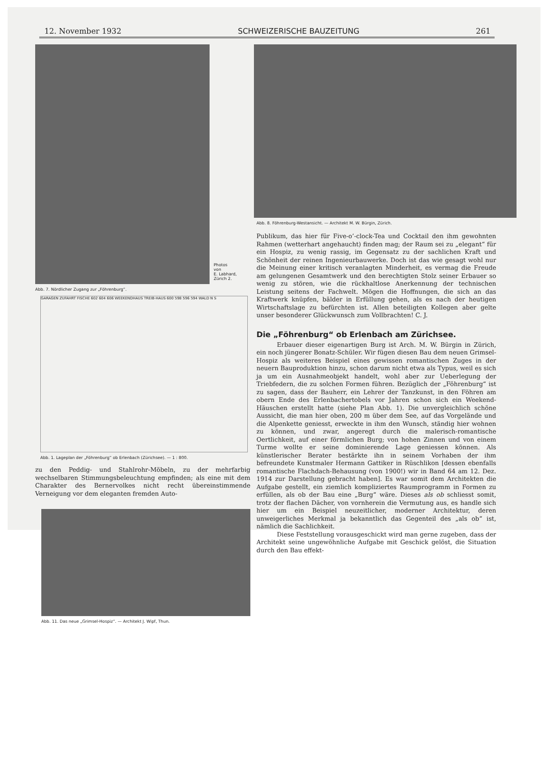12. November 1932 SCHWEIZERISCHE BAUZEITUNG 261
Photos
von
E. Labhard,
Zürich 2.
Abb. 7. Nördlicher Zugang zur „Föhrenburg“.
GARAGEN ZUFAHRT FISCHE 602 604 606 WEEKENDHAUS TREIB-HAUS 600 598 596 594 WALD N S
Abb. 1. Lageplan der „Föhrenburg“ ob Erlenbach (Zürichsee). — 1 : 800.
zu den Peddig- und Stahlrohr-Möbeln, zu der mehrfarbig wechselbaren Stimmungsbeleuchtung empfinden; als eine mit dem Charakter des Bernervolkes nicht recht übereinstimmende Verneigung vor dem eleganten fremden Auto-
Abb. 11. Das neue „Grimsel-Hospiz“. — Architekt J. Wipf, Thun.
Abb. 8. Föhrenburg-Westansicht. — Architekt M. W. Bürgin, Zürich.
Publikum, das hier für Five-o’-clock-Tea und Cocktail den ihm gewohnten Rahmen (wetterhart angehaucht) finden mag; der Raum sei zu „elegant“ für ein Hospiz, zu wenig rassig, im Gegensatz zu der sachlichen Kraft und Schönheit der reinen Ingenieurbauwerke. Doch ist das wie gesagt wohl nur die Meinung einer kritisch veranlagten Minderheit, es vermag die Freude am gelungenen Gesamtwerk und den berechtigten Stolz seiner Erbauer so wenig zu stören, wie die rückhaltlose Anerkennung der technischen Leistung seitens der Fachwelt. Mögen die Hoffnungen, die sich an das Kraftwerk knüpfen, bälder in Erfüllung gehen, als es nach der heutigen Wirtschaftslage zu befürchten ist. Allen beteiligten Kollegen aber gelte unser besonderer Glückwunsch zum Vollbrachten! C. J.
Die „Föhrenburg“ ob Erlenbach am Zürichsee.
Erbauer dieser eigenartigen Burg ist Arch. M. W. Bürgin in Zürich, ein noch jüngerer Bonatz-Schüler. Wir fügen diesen Bau dem neuen Grimsel-Hospiz als weiteres Beispiel eines gewissen romantischen Zuges in der neuern Bauproduktion hinzu, schon darum nicht etwa als Typus, weil es sich ja um ein Ausnahmeobjekt handelt, wohl aber zur Ueberlegung der Triebfedern, die zu solchen Formen führen. Bezüglich der „Föhrenburg“ ist zu sagen, dass der Bauherr, ein Lehrer der Tanzkunst, in den Föhren am obern Ende des Erlenbachertobels vor Jahren schon sich ein Weekend-Häuschen erstellt hatte (siehe Plan Abb. 1). Die unvergleichlich schöne Aussicht, die man hier oben, 200 m über dem See, auf das Vorgelände und die Alpenkette geniesst, erweckte in ihm den Wunsch, ständig hier wohnen zu können, und zwar, angeregt durch die malerisch-romantische Oertlichkeit, auf einer förmlichen Burg; von hohen Zinnen und von einem Turme wollte er seine dominierende Lage geniessen können. Als künstlerischer Berater bestärkte ihn in seinem Vorhaben der ihm befreundete Kunstmaler Hermann Gattiker in Rüschlikon [dessen ebenfalls romantische Flachdach-Behausung (von 1900!) wir in Band 64 am 12. Dez. 1914 zur Darstellung gebracht haben]. Es war somit dem Architekten die Aufgabe gestellt, ein ziemlich kompliziertes Raumprogramm in Formen zu erfüllen, als ob der Bau eine „Burg“ wäre. Dieses als ob schliesst somit, trotz der flachen Dächer, von vornherein die Vermutung aus, es handle sich hier um ein Beispiel neuzeitlicher, moderner Architektur, deren unweigerliches Merkmal ja bekanntlich das Gegenteil des „als ob“ ist, nämlich die Sachlichkeit.
Diese Feststellung vorausgeschickt wird man gerne zugeben, dass der Architekt seine ungewöhnliche Aufgabe mit Geschick gelöst, die Situation durch den Bau effekt-